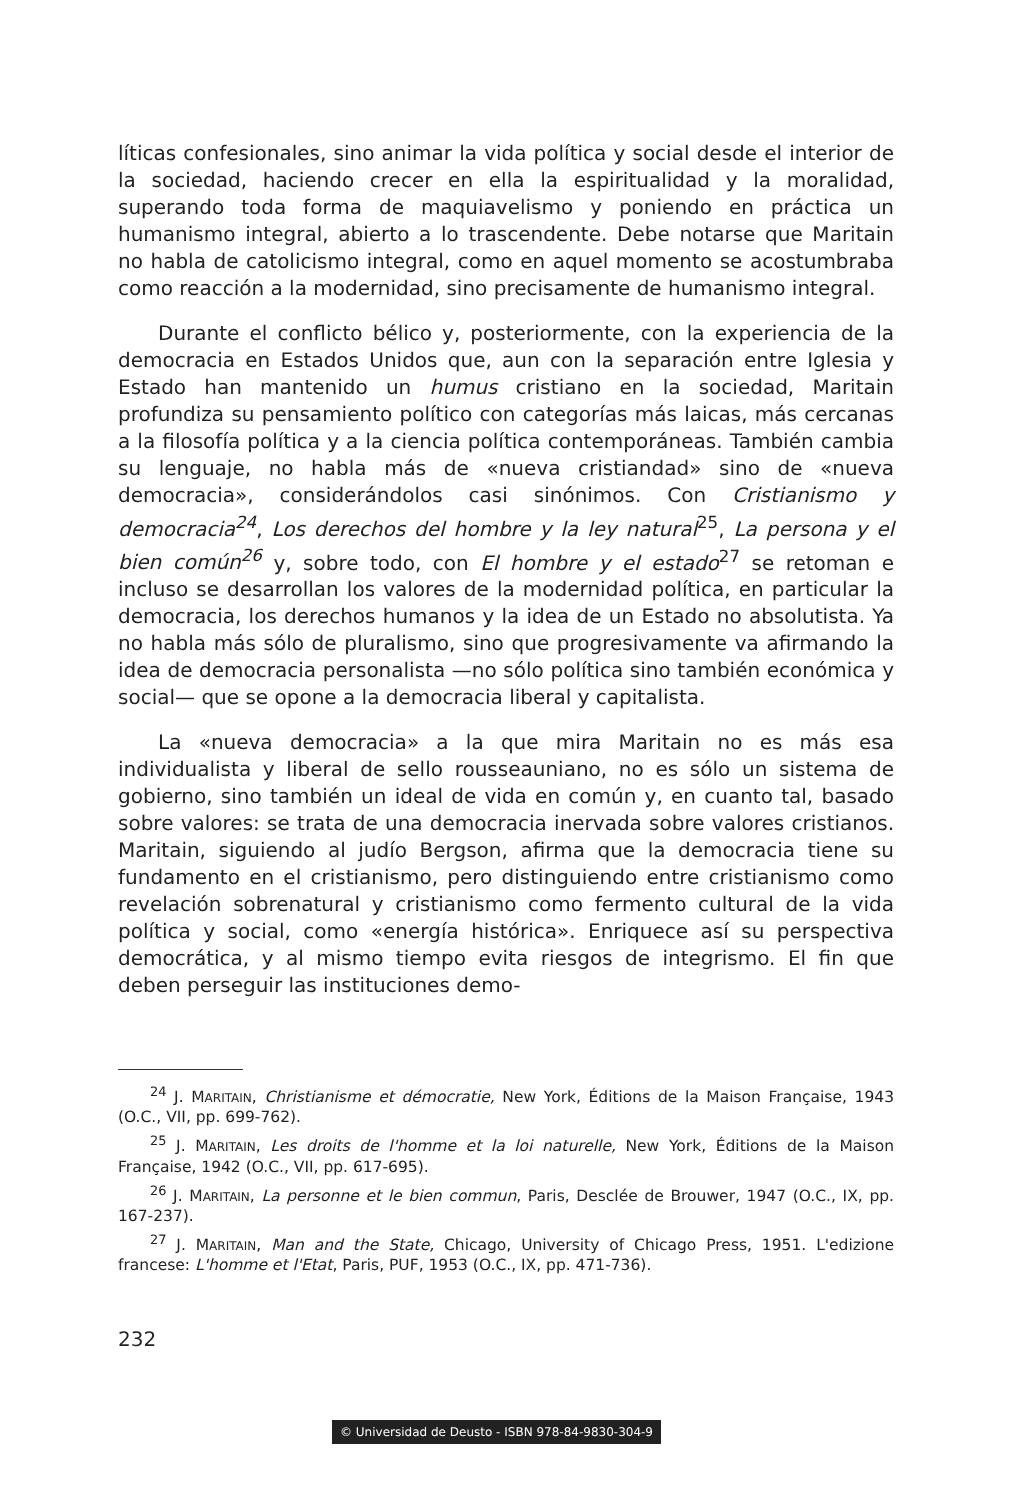líticas confesionales, sino animar la vida política y social desde el interior de la sociedad, haciendo crecer en ella la espiritualidad y la moralidad, superando toda forma de maquiavelismo y poniendo en práctica un humanismo integral, abierto a lo trascendente. Debe notarse que Maritain no habla de catolicismo integral, como en aquel momento se acostumbraba como reacción a la modernidad, sino precisamente de humanismo integral.
Durante el conflicto bélico y, posteriormente, con la experiencia de la democracia en Estados Unidos que, aun con la separación entre Iglesia y Estado han mantenido un humus cristiano en la sociedad, Maritain profundiza su pensamiento político con categorías más laicas, más cercanas a la filosofía política y a la ciencia política contemporáneas. También cambia su lenguaje, no habla más de «nueva cristiandad» sino de «nueva democracia», considerándolos casi sinónimos. Con Cristianismo y democracia<sup>24</sup>, Los derechos del hombre y la ley natural<sup>25</sup>, La persona y el bien común<sup>26</sup> y, sobre todo, con El hombre y el estado<sup>27</sup> se retoman e incluso se desarrollan los valores de la modernidad política, en particular la democracia, los derechos humanos y la idea de un Estado no absolutista. Ya no habla más sólo de pluralismo, sino que progresivamente va afirmando la idea de democracia personalista —no sólo política sino también económica y social— que se opone a la democracia liberal y capitalista.
La «nueva democracia» a la que mira Maritain no es más esa individualista y liberal de sello rousseauniano, no es sólo un sistema de gobierno, sino también un ideal de vida en común y, en cuanto tal, basado sobre valores: se trata de una democracia inervada sobre valores cristianos. Maritain, siguiendo al judío Bergson, afirma que la democracia tiene su fundamento en el cristianismo, pero distinguiendo entre cristianismo como revelación sobrenatural y cristianismo como fermento cultural de la vida política y social, como «energía histórica». Enriquece así su perspectiva democrática, y al mismo tiempo evita riesgos de integrismo. El fin que deben perseguir las instituciones demo-
<sup>24</sup> J. MARITAIN, Christianisme et démocratie, New York, Éditions de la Maison Française, 1943 (O.C., VII, pp. 699-762).
<sup>25</sup> J. MARITAIN, Les droits de l'homme et la loi naturelle, New York, Éditions de la Maison Française, 1942 (O.C., VII, pp. 617-695).
<sup>26</sup> J. MARITAIN, La personne et le bien commun, Paris, Desclée de Brouwer, 1947 (O.C., IX, pp. 167-237).
<sup>27</sup> J. MARITAIN, Man and the State, Chicago, University of Chicago Press, 1951. L'edizione francese: L'homme et l'Etat, Paris, PUF, 1953 (O.C., IX, pp. 471-736).
232
© Universidad de Deusto - ISBN 978-84-9830-304-9